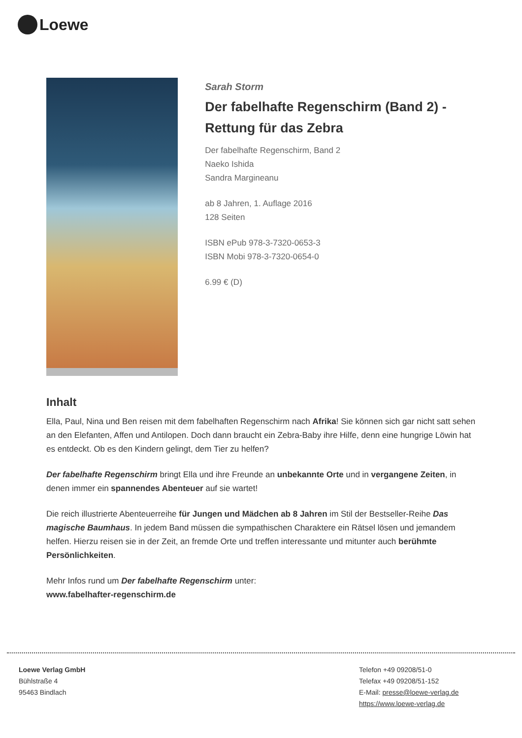Loewe
Sarah Storm
Der fabelhafte Regenschirm (Band 2) - Rettung für das Zebra
Der fabelhafte Regenschirm, Band 2
Naeko Ishida
Sandra Margineanu
ab 8 Jahren, 1. Auflage 2016
128 Seiten
ISBN ePub 978-3-7320-0653-3
ISBN Mobi 978-3-7320-0654-0
6.99 € (D)
Inhalt
Ella, Paul, Nina und Ben reisen mit dem fabelhaften Regenschirm nach Afrika! Sie können sich gar nicht satt sehen an den Elefanten, Affen und Antilopen. Doch dann braucht ein Zebra-Baby ihre Hilfe, denn eine hungrige Löwin hat es entdeckt. Ob es den Kindern gelingt, dem Tier zu helfen?
Der fabelhafte Regenschirm bringt Ella und ihre Freunde an unbekannte Orte und in vergangene Zeiten, in denen immer ein spannendes Abenteuer auf sie wartet!
Die reich illustrierte Abenteuerreihe für Jungen und Mädchen ab 8 Jahren im Stil der Bestseller-Reihe Das magische Baumhaus. In jedem Band müssen die sympathischen Charaktere ein Rätsel lösen und jemandem helfen. Hierzu reisen sie in der Zeit, an fremde Orte und treffen interessante und mitunter auch berühmte Persönlichkeiten.
Mehr Infos rund um Der fabelhafte Regenschirm unter:
www.fabelhafter-regenschirm.de
Loewe Verlag GmbH
Bühlstraße 4
95463 Bindlach
Telefon +49 09208/51-0
Telefax +49 09208/51-152
E-Mail: presse@loewe-verlag.de
https://www.loewe-verlag.de